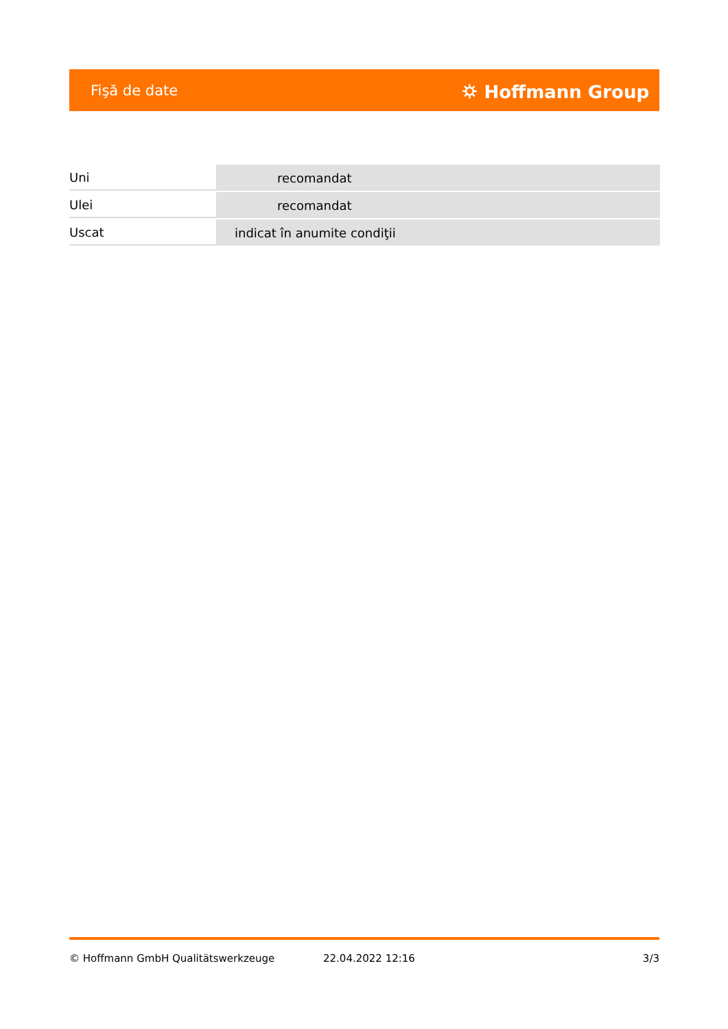Fişă de date ⛭ Hoffmann Group
| Uni | recomandat |
| Ulei | recomandat |
| Uscat | indicat în anumite condiţii |
© Hoffmann GmbH Qualitätswerkzeuge 22.04.2022 12:16 3/3